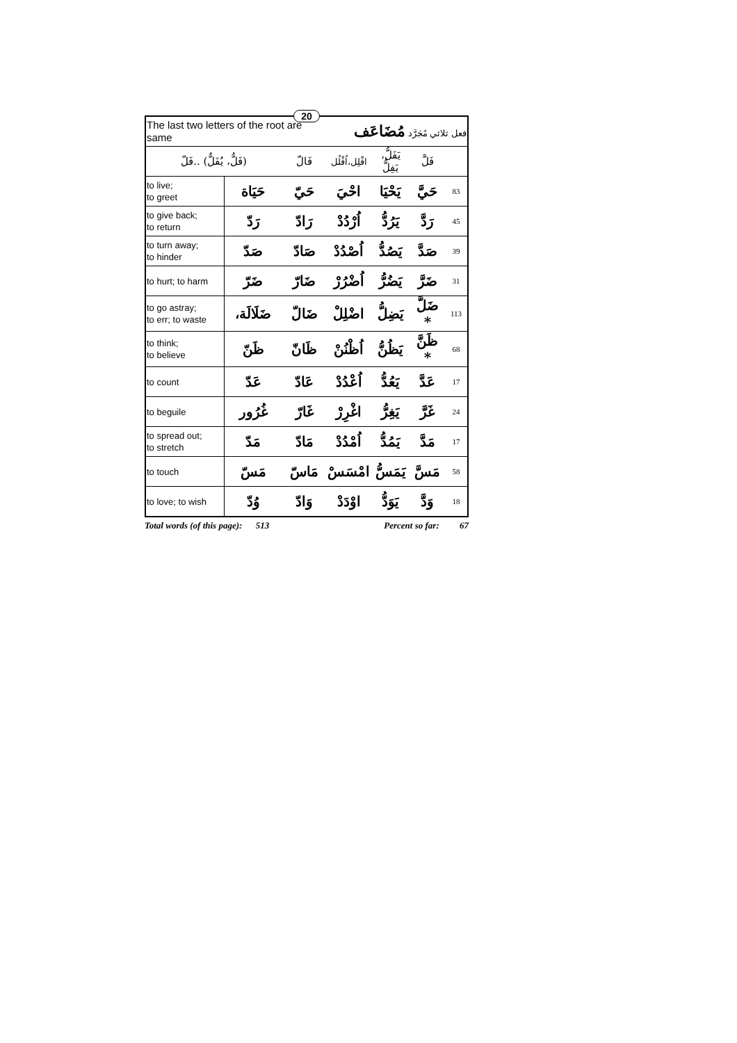20
| The last two letters of the root are same | | | فعل ثلاثي مُجَرَّد مُضَاعَف | | | |
| (فَلٌّ، يُفَلٌّ) ..فَلّ | | فَالّ | افْلِل،اُفْلُل | يَفَلُّ، يَفِلُّ | فَلَّ | |
| to live; to greet | حَيَاة | حَيّ | احْيَ | يَحْيَا | حَيَّ | 83 |
| to give back; to return | رَدّ | رَادّ | اُرْدُدْ | يَرُدُّ | رَدَّ | 45 |
| to turn away; to hinder | صَدّ | صَادّ | اُصْدُدْ | يَصُدُّ | صَدَّ | 39 |
| to hurt; to harm | ضَرّ | ضَارّ | اُضْرُرْ | يَضُرُّ | ضَرَّ | 31 |
| to go astray; to err; to waste | ضَلَالَة، | ضَالّ | اضْلِلْ | يَضِلُّ | ضَلَّ * | 113 |
| to think; to believe | ظَنّ | ظَانّ | اُظْنُنْ | يَظُنُّ | ظَنَّ * | 68 |
| to count | عَدّ | عَادّ | اُعْدُدْ | يَعُدُّ | عَدَّ | 17 |
| to beguile | غُرُور | غَارّ | اغْرِرْ | يَغِرُّ | غَرَّ | 24 |
| to spread out; to stretch | مَدّ | مَادّ | اُمْدُدْ | يَمُدُّ | مَدَّ | 17 |
| to touch | مَسّ | مَاسّ | امْسَسْ | يَمَسُّ | مَسَّ | 58 |
| to love; to wish | وُدّ | وَادّ | اوْدَدْ | يَوَدُّ | وَدَّ | 18 |
Total words (of this page): 513 Percent so far: 67